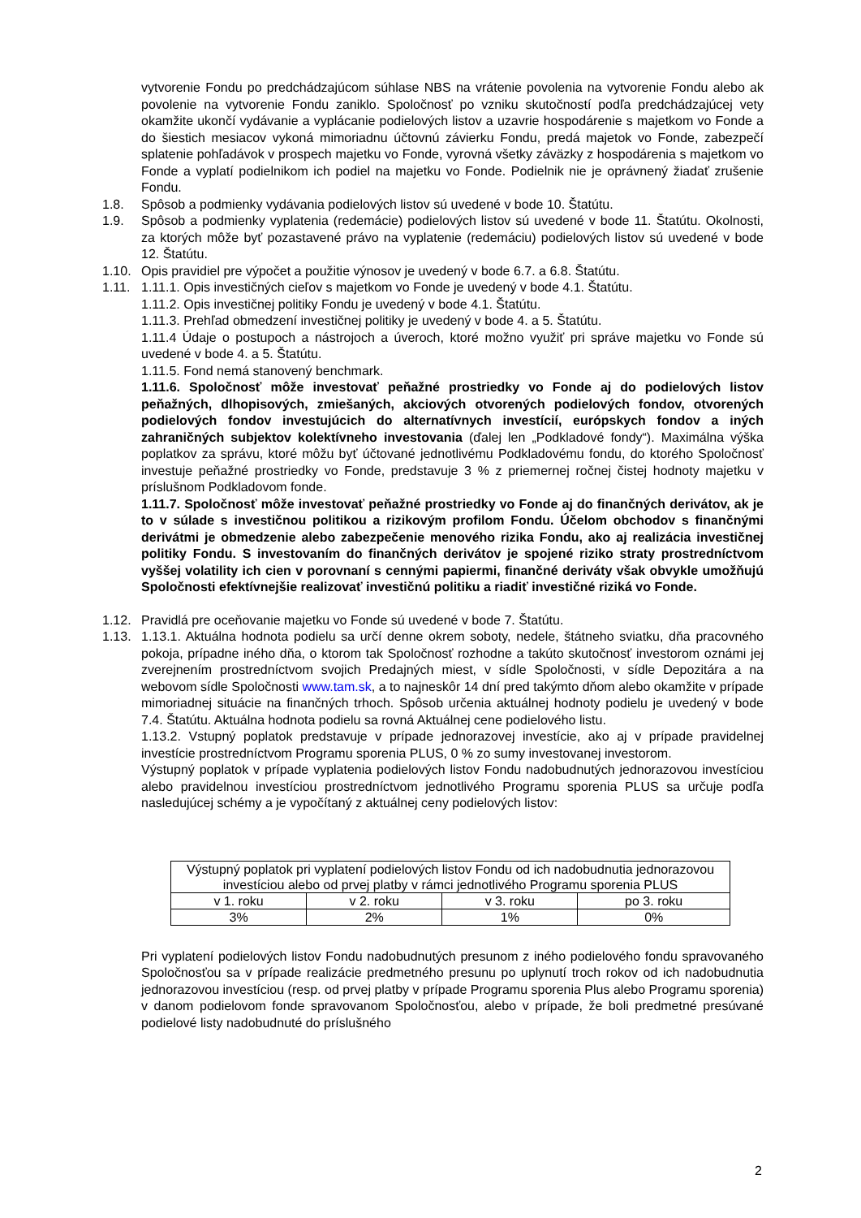vytvorenie Fondu po predchádzajúcom súhlase NBS na vrátenie povolenia na vytvorenie Fondu alebo ak povolenie na vytvorenie Fondu zaniklo. Spoločnosť po vzniku skutočností podľa predchádzajúcej vety okamžite ukončí vydávanie a vyplácanie podielových listov a uzavrie hospodárenie s majetkom vo Fonde a do šiestich mesiacov vykoná mimoriadnu účtovnú závierku Fondu, predá majetok vo Fonde, zabezpečí splatenie pohľadávok v prospech majetku vo Fonde, vyrovná všetky záväzky z hospodárenia s majetkom vo Fonde a vyplatí podielnikom ich podiel na majetku vo Fonde. Podielnik nie je oprávnený žiadať zrušenie Fondu.
1.8. Spôsob a podmienky vydávania podielových listov sú uvedené v bode 10. Štatútu.
1.9. Spôsob a podmienky vyplatenia (redemácie) podielových listov sú uvedené v bode 11. Štatútu. Okolnosti, za ktorých môže byť pozastavené právo na vyplatenie (redemáciu) podielových listov sú uvedené v bode 12. Štatútu.
1.10. Opis pravidiel pre výpočet a použitie výnosov je uvedený v bode 6.7. a 6.8. Štatútu.
1.11. 1.11.1. Opis investičných cieľov s majetkom vo Fonde je uvedený v bode 4.1. Štatútu.
1.11.2. Opis investičnej politiky Fondu je uvedený v bode 4.1. Štatútu.
1.11.3. Prehľad obmedzení investičnej politiky je uvedený v bode 4. a 5. Štatútu.
1.11.4 Údaje o postupoch a nástrojoch a úveroch, ktoré možno využiť pri správe majetku vo Fonde sú uvedené v bode 4. a 5. Štatútu.
1.11.5. Fond nemá stanovený benchmark.
1.11.6. Spoločnosť môže investovať peňažné prostriedky vo Fonde aj do podielových listov peňažných, dlhopisových, zmiešaných, akciových otvorených podielových fondov, otvorených podielových fondov investujúcich do alternatívnych investícií, európskych fondov a iných zahraničných subjektov kolektívneho investovania (ďalej len „Podkladové fondy“). Maximálna výška poplatkov za správu, ktoré môžu byť účtované jednotlivému Podkladovému fondu, do ktorého Spoločnosť investuje peňažné prostriedky vo Fonde, predstavuje 3 % z priemernej ročnej čistej hodnoty majetku v príslušnom Podkladovom fonde.
1.11.7. Spoločnosť môže investovať peňažné prostriedky vo Fonde aj do finančných derivátov, ak je to v súlade s investičnou politikou a rizikovým profilom Fondu. Účelom obchodov s finančnými derivátmi je obmedzenie alebo zabezpečenie menového rizika Fondu, ako aj realizácia investičnej politiky Fondu. S investovaním do finančných derivátov je spojené riziko straty prostredníctvom vyššej volatility ich cien v porovnaní s cennými papiermi, finančné deriváty však obvykle umožňujú Spoločnosti efektívnejšie realizovať investičnú politiku a riadiť investičné riziká vo Fonde.
1.12. Pravidlá pre oceňovanie majetku vo Fonde sú uvedené v bode 7. Štatútu.
1.13. 1.13.1. Aktuálna hodnota podielu sa určí denne okrem soboty, nedele, štátneho sviatku, dňa pracovného pokoja, prípadne iného dňa, o ktorom tak Spoločnosť rozhodne a takúto skutočnosť investorom oznámi jej zverejnením prostredníctvom svojich Predajných miest, v sídle Spoločnosti, v sídle Depozitára a na webovom sídle Spoločnosti www.tam.sk, a to najneskôr 14 dní pred takýmto dňom alebo okamžite v prípade mimoriadnej situácie na finančných trhoch. Spôsob určenia aktuálnej hodnoty podielu je uvedený v bode 7.4. Štatútu. Aktuálna hodnota podielu sa rovná Aktuálnej cene podielového listu.
1.13.2. Vstupný poplatok predstavuje v prípade jednorazovej investície, ako aj v prípade pravidelnej investície prostredníctvom Programu sporenia PLUS, 0 % zo sumy investovanej investorom.
Výstupný poplatok v prípade vyplatenia podielových listov Fondu nadobudnutých jednorazovou investíciou alebo pravidelnou investíciou prostredníctvom jednotlivého Programu sporenia PLUS sa určuje podľa nasledujúcej schémy a je vypočítaný z aktuálnej ceny podielových listov:
| Výstupný poplatok pri vyplatení podielových listov Fondu od ich nadobudnutia jednorazovou investíciou alebo od prvej platby v rámci jednotlivého Programu sporenia PLUS | | | |
| v 1. roku | v 2. roku | v 3. roku | po 3. roku |
| 3% | 2% | 1% | 0% |
Pri vyplatení podielových listov Fondu nadobudnutých presunom z iného podielového fondu spravovaného Spoločnosťou sa v prípade realizácie predmetného presunu po uplynutí troch rokov od ich nadobudnutia jednorazovou investíciou (resp. od prvej platby v prípade Programu sporenia Plus alebo Programu sporenia) v danom podielovom fonde spravovanom Spoločnosťou, alebo v prípade, že boli predmetné presúvané podielové listy nadobudnuté do príslušného
2